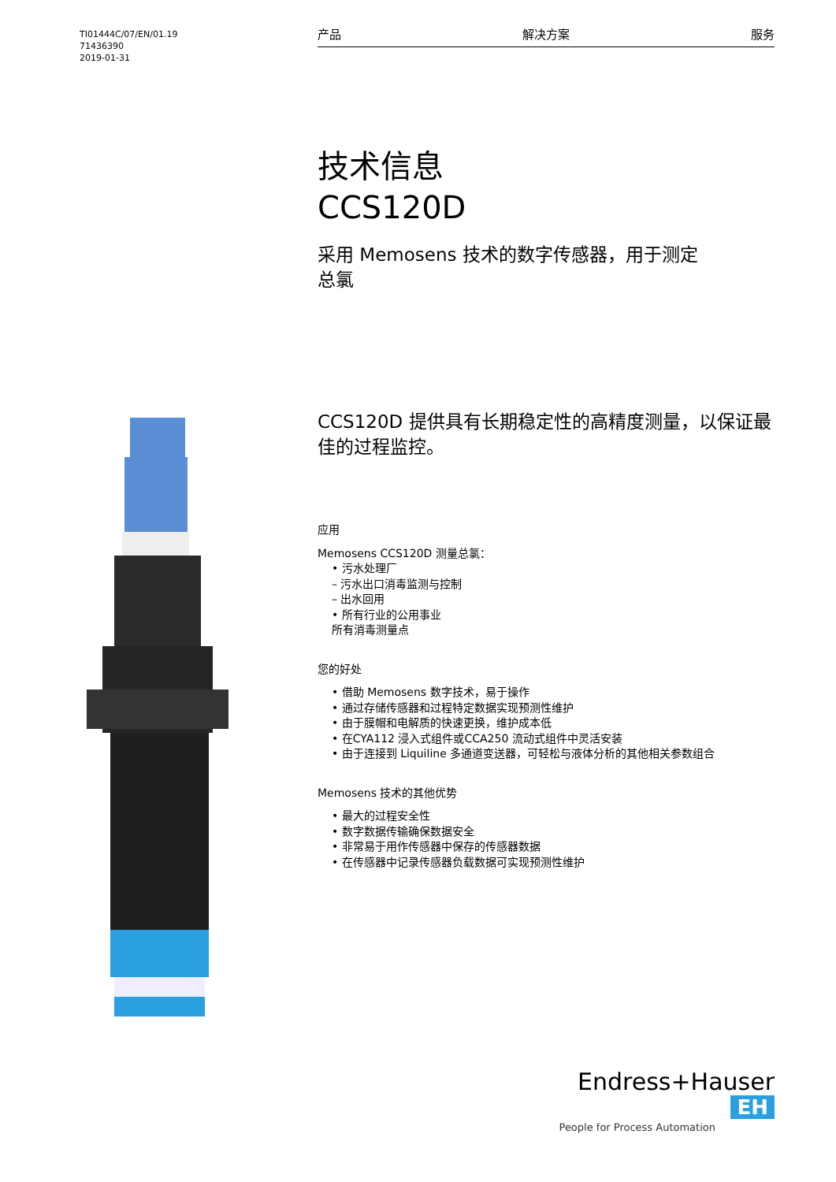TI01444C/07/EN/01.19
71436390
2019-01-31
产品 解决方案 服务
技术信息
CCS120D
采用 Memosens 技术的数字传感器，用于测定
总氯
CCS120D 提供具有长期稳定性的高精度测量，以保证最佳的过程监控。
应用
Memosens CCS120D 测量总氯：
• 污水处理厂
– 污水出口消毒监测与控制
– 出水回用
• 所有行业的公用事业
所有消毒测量点
您的好处
• 借助 Memosens 数字技术，易于操作
• 通过存储传感器和过程特定数据实现预测性维护
• 由于膜帽和电解质的快速更换，维护成本低
• 在CYA112 浸入式组件或CCA250 流动式组件中灵活安装
• 由于连接到 Liquiline 多通道变送器，可轻松与液体分析的其他相关参数组合
Memosens 技术的其他优势
• 最大的过程安全性
• 数字数据传输确保数据安全
• 非常易于用作传感器中保存的传感器数据
• 在传感器中记录传感器负载数据可实现预测性维护
Endress+Hauser EH
People for Process Automation